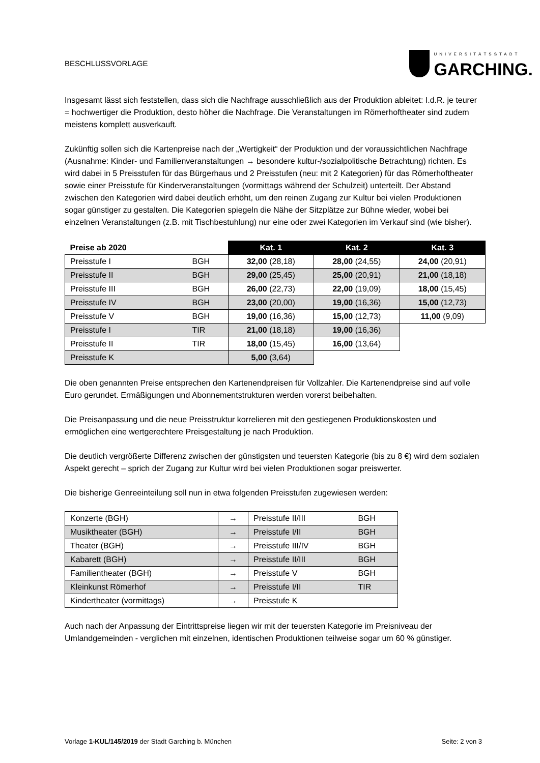BESCHLUSSVORLAGE UNIVERSITÄTSSTADT
GARCHING.
Insgesamt lässt sich feststellen, dass sich die Nachfrage ausschließlich aus der Produktion ableitet: I.d.R. je teurer = hochwertiger die Produktion, desto höher die Nachfrage. Die Veranstaltungen im Römerhoftheater sind zudem meistens komplett ausverkauft.
Zukünftig sollen sich die Kartenpreise nach der „Wertigkeit“ der Produktion und der voraussichtlichen Nachfrage (Ausnahme: Kinder- und Familienveranstaltungen → besondere kultur-/sozialpolitische Betrachtung) richten. Es wird dabei in 5 Preisstufen für das Bürgerhaus und 2 Preisstufen (neu: mit 2 Kategorien) für das Römerhoftheater sowie einer Preisstufe für Kinderveranstaltungen (vormittags während der Schulzeit) unterteilt. Der Abstand zwischen den Kategorien wird dabei deutlich erhöht, um den reinen Zugang zur Kultur bei vielen Produktionen sogar günstiger zu gestalten. Die Kategorien spiegeln die Nähe der Sitzplätze zur Bühne wieder, wobei bei einzelnen Veranstaltungen (z.B. mit Tischbestuhlung) nur eine oder zwei Kategorien im Verkauf sind (wie bisher).
| Preise ab 2020 | | Kat. 1 | Kat. 2 | Kat. 3 |
| --- | --- | --- | --- | --- |
| Preisstufe I | BGH | 32,00 (28,18) | 28,00 (24,55) | 24,00 (20,91) |
| Preisstufe II | BGH | 29,00 (25,45) | 25,00 (20,91) | 21,00 (18,18) |
| Preisstufe III | BGH | 26,00 (22,73) | 22,00 (19,09) | 18,00 (15,45) |
| Preisstufe IV | BGH | 23,00 (20,00) | 19,00 (16,36) | 15,00 (12,73) |
| Preisstufe V | BGH | 19,00 (16,36) | 15,00 (12,73) | 11,00 (9,09) |
| Preisstufe I | TIR | 21,00 (18,18) | 19,00 (16,36) | |
| Preisstufe II | TIR | 18,00 (15,45) | 16,00 (13,64) | |
| Preisstufe K | | 5,00 (3,64) | | |
Die oben genannten Preise entsprechen den Kartenendpreisen für Vollzahler. Die Kartenendpreise sind auf volle Euro gerundet. Ermäßigungen und Abonnementstrukturen werden vorerst beibehalten.
Die Preisanpassung und die neue Preisstruktur korrelieren mit den gestiegenen Produktionskosten und ermöglichen eine wertgerechtere Preisgestaltung je nach Produktion.
Die deutlich vergrößerte Differenz zwischen der günstigsten und teuersten Kategorie (bis zu 8 €) wird dem sozialen Aspekt gerecht – sprich der Zugang zur Kultur wird bei vielen Produktionen sogar preiswerter.
Die bisherige Genreeinteilung soll nun in etwa folgenden Preisstufen zugewiesen werden:
| Konzerte (BGH) | → | Preisstufe II/III | BGH |
| Musiktheater (BGH) | → | Preisstufe I/II | BGH |
| Theater (BGH) | → | Preisstufe III/IV | BGH |
| Kabarett (BGH) | → | Preisstufe II/III | BGH |
| Familientheater (BGH) | → | Preisstufe V | BGH |
| Kleinkunst Römerhof | → | Preisstufe I/II | TIR |
| Kindertheater (vormittags) | → | Preisstufe K | |
Auch nach der Anpassung der Eintrittspreise liegen wir mit der teuersten Kategorie im Preisniveau der Umlandgemeinden - verglichen mit einzelnen, identischen Produktionen teilweise sogar um 60 % günstiger.
Vorlage 1-KUL/145/2019 der Stadt Garching b. München Seite: 2 von 3